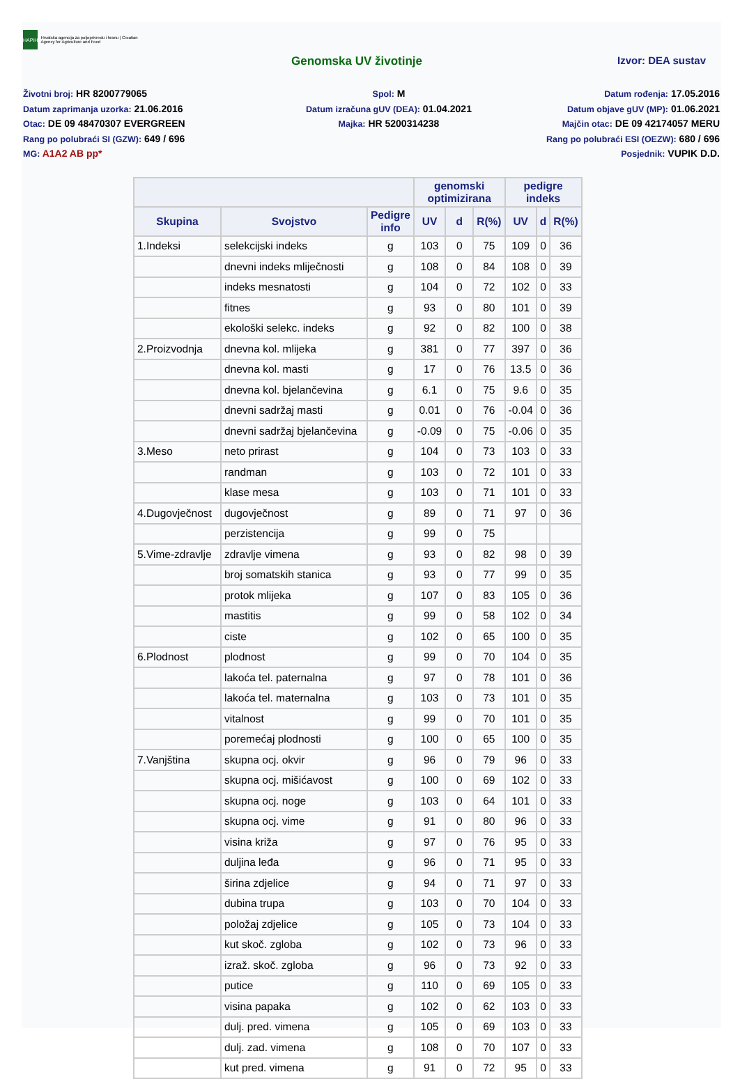HAPIH
Hrvatska agencija za poljoprivredu i hranu | Croatian Agency for Agriculture and Food
Genomska UV životinje Izvor: DEA sustav
Životni broj: HR 8200779065
Spol: M
Datum rođenja: 17.05.2016
Datum zaprimanja uzorka: 21.06.2016
Datum izračuna gUV (DEA): 01.04.2021
Datum objave gUV (MP): 01.06.2021
Otac: DE 09 48470307 EVERGREEN
Majka: HR 5200314238
Majčin otac: DE 09 42174057 MERU
Rang po polubraći SI (GZW): 649 / 696
Rang po polubraći ESI (OEZW): 680 / 696
MG: A1A2 AB pp*
Posjednik: VUPIK D.D.
| | | | genomski optimizirana | | | pedigre indeks | | |
| --- | --- | --- | --- | --- | --- | --- | --- | --- |
| Skupina | Svojstvo | Pedigre info | UV | d | R(%) | UV | d | R(%) |
| 1.Indeksi | selekcijski indeks | g | 103 | 0 | 75 | 109 | 0 | 36 |
| | dnevni indeks mliječnosti | g | 108 | 0 | 84 | 108 | 0 | 39 |
| | indeks mesnatosti | g | 104 | 0 | 72 | 102 | 0 | 33 |
| | fitnes | g | 93 | 0 | 80 | 101 | 0 | 39 |
| | ekološki selekc. indeks | g | 92 | 0 | 82 | 100 | 0 | 38 |
| 2.Proizvodnja | dnevna kol. mlijeka | g | 381 | 0 | 77 | 397 | 0 | 36 |
| | dnevna kol. masti | g | 17 | 0 | 76 | 13.5 | 0 | 36 |
| | dnevna kol. bjelančevina | g | 6.1 | 0 | 75 | 9.6 | 0 | 35 |
| | dnevni sadržaj masti | g | 0.01 | 0 | 76 | -0.04 | 0 | 36 |
| | dnevni sadržaj bjelančevina | g | -0.09 | 0 | 75 | -0.06 | 0 | 35 |
| 3.Meso | neto prirast | g | 104 | 0 | 73 | 103 | 0 | 33 |
| | randman | g | 103 | 0 | 72 | 101 | 0 | 33 |
| | klase mesa | g | 103 | 0 | 71 | 101 | 0 | 33 |
| 4.Dugovječnost | dugovječnost | g | 89 | 0 | 71 | 97 | 0 | 36 |
| | perzistencija | g | 99 | 0 | 75 | | | |
| 5.Vime-zdravlje | zdravlje vimena | g | 93 | 0 | 82 | 98 | 0 | 39 |
| | broj somatskih stanica | g | 93 | 0 | 77 | 99 | 0 | 35 |
| | protok mlijeka | g | 107 | 0 | 83 | 105 | 0 | 36 |
| | mastitis | g | 99 | 0 | 58 | 102 | 0 | 34 |
| | ciste | g | 102 | 0 | 65 | 100 | 0 | 35 |
| 6.Plodnost | plodnost | g | 99 | 0 | 70 | 104 | 0 | 35 |
| | lakoća tel. paternalna | g | 97 | 0 | 78 | 101 | 0 | 36 |
| | lakoća tel. maternalna | g | 103 | 0 | 73 | 101 | 0 | 35 |
| | vitalnost | g | 99 | 0 | 70 | 101 | 0 | 35 |
| | poremećaj plodnosti | g | 100 | 0 | 65 | 100 | 0 | 35 |
| 7.Vanjština | skupna ocj. okvir | g | 96 | 0 | 79 | 96 | 0 | 33 |
| | skupna ocj. mišićavost | g | 100 | 0 | 69 | 102 | 0 | 33 |
| | skupna ocj. noge | g | 103 | 0 | 64 | 101 | 0 | 33 |
| | skupna ocj. vime | g | 91 | 0 | 80 | 96 | 0 | 33 |
| | visina križa | g | 97 | 0 | 76 | 95 | 0 | 33 |
| | duljina leđa | g | 96 | 0 | 71 | 95 | 0 | 33 |
| | širina zdjelice | g | 94 | 0 | 71 | 97 | 0 | 33 |
| | dubina trupa | g | 103 | 0 | 70 | 104 | 0 | 33 |
| | položaj zdjelice | g | 105 | 0 | 73 | 104 | 0 | 33 |
| | kut skoč. zgloba | g | 102 | 0 | 73 | 96 | 0 | 33 |
| | izraž. skoč. zgloba | g | 96 | 0 | 73 | 92 | 0 | 33 |
| | putice | g | 110 | 0 | 69 | 105 | 0 | 33 |
| | visina papaka | g | 102 | 0 | 62 | 103 | 0 | 33 |
| | dulj. pred. vimena | g | 105 | 0 | 69 | 103 | 0 | 33 |
| | dulj. zad. vimena | g | 108 | 0 | 70 | 107 | 0 | 33 |
| | kut pred. vimena | g | 91 | 0 | 72 | 95 | 0 | 33 |